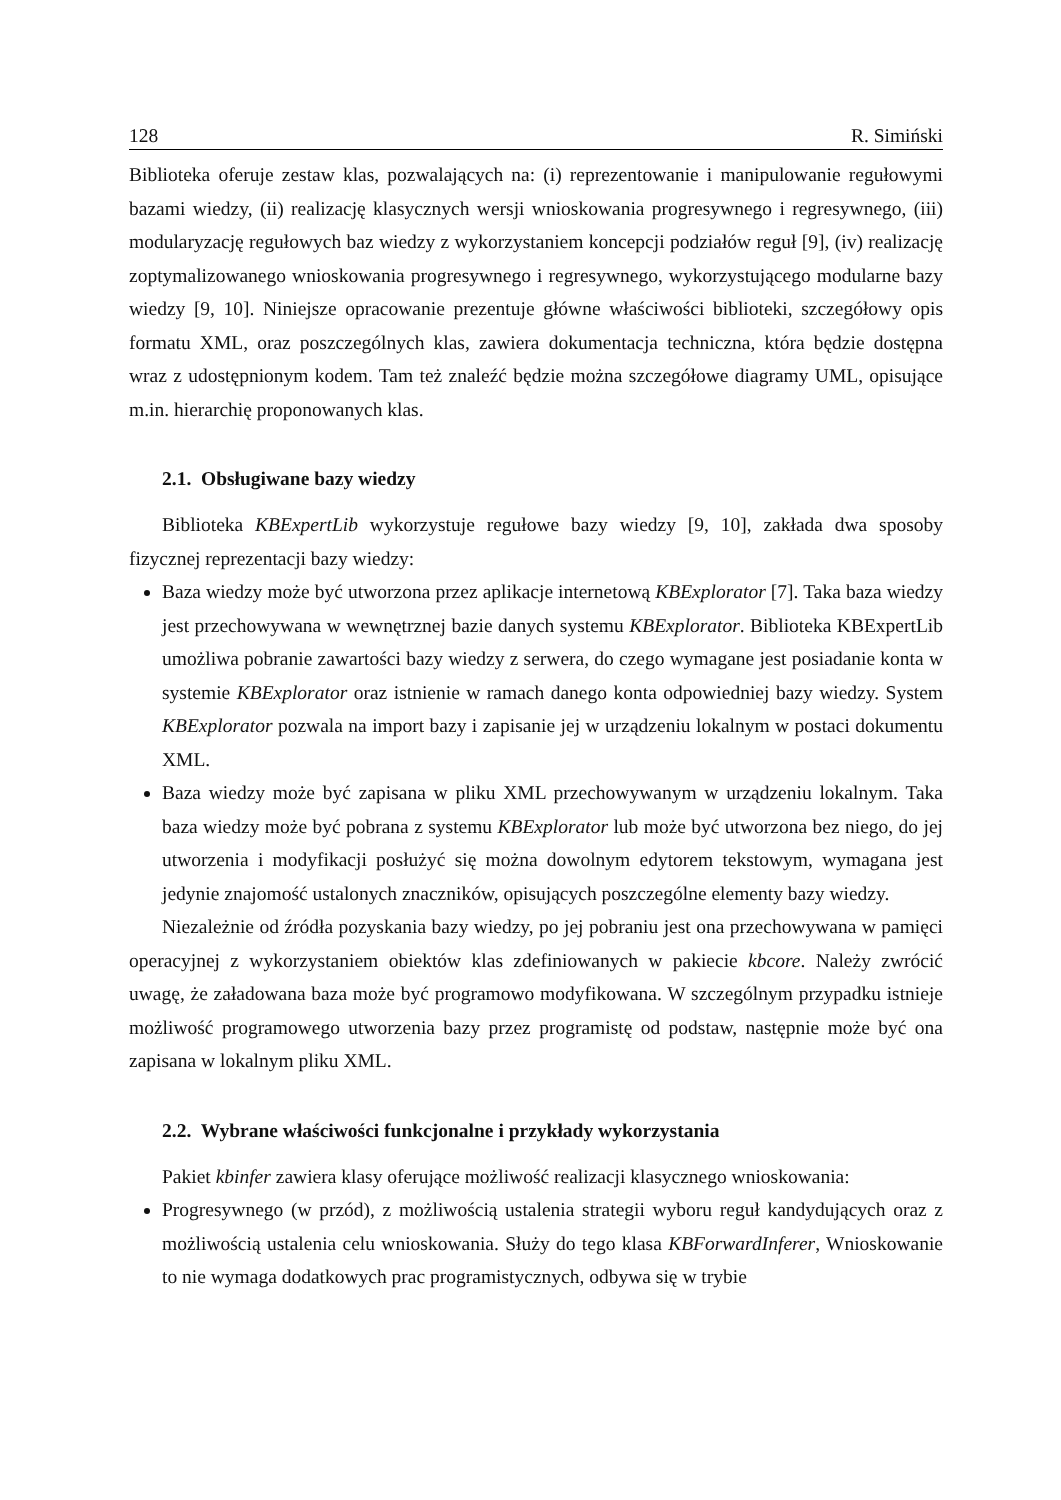128 R. Simiński
Biblioteka oferuje zestaw klas, pozwalających na: (i) reprezentowanie i manipulowanie regułowymi bazami wiedzy, (ii) realizację klasycznych wersji wnioskowania progresywnego i regresywnego, (iii) modularyzację regułowych baz wiedzy z wykorzystaniem koncepcji podziałów reguł [9], (iv) realizację zoptymalizowanego wnioskowania progresywnego i regresywnego, wykorzystującego modularne bazy wiedzy [9, 10]. Niniejsze opracowanie prezentuje główne właściwości biblioteki, szczegółowy opis formatu XML, oraz poszczególnych klas, zawiera dokumentacja techniczna, która będzie dostępna wraz z udostępnionym kodem. Tam też znaleźć będzie można szczegółowe diagramy UML, opisujące m.in. hierarchię proponowanych klas.
2.1. Obsługiwane bazy wiedzy
Biblioteka KBExpertLib wykorzystuje regułowe bazy wiedzy [9, 10], zakłada dwa sposoby fizycznej reprezentacji bazy wiedzy:
Baza wiedzy może być utworzona przez aplikacje internetową KBExplorator [7]. Taka baza wiedzy jest przechowywana w wewnętrznej bazie danych systemu KBExplorator. Biblioteka KBExpertLib umożliwa pobranie zawartości bazy wiedzy z serwera, do czego wymagane jest posiadanie konta w systemie KBExplorator oraz istnienie w ramach danego konta odpowiedniej bazy wiedzy. System KBExplorator pozwala na import bazy i zapisanie jej w urządzeniu lokalnym w postaci dokumentu XML.
Baza wiedzy może być zapisana w pliku XML przechowywanym w urządzeniu lokalnym. Taka baza wiedzy może być pobrana z systemu KBExplorator lub może być utworzona bez niego, do jej utworzenia i modyfikacji posłużyć się można dowolnym edytorem tekstowym, wymagana jest jedynie znajomość ustalonych znaczników, opisujących poszczególne elementy bazy wiedzy.
Niezależnie od źródła pozyskania bazy wiedzy, po jej pobraniu jest ona przechowywana w pamięci operacyjnej z wykorzystaniem obiektów klas zdefiniowanych w pakiecie kbcore. Należy zwrócić uwagę, że załadowana baza może być programowo modyfikowana. W szczególnym przypadku istnieje możliwość programowego utworzenia bazy przez programistę od podstaw, następnie może być ona zapisana w lokalnym pliku XML.
2.2. Wybrane właściwości funkcjonalne i przykłady wykorzystania
Pakiet kbinfer zawiera klasy oferujące możliwość realizacji klasycznego wnioskowania:
Progresywnego (w przód), z możliwością ustalenia strategii wyboru reguł kandydujących oraz z możliwością ustalenia celu wnioskowania. Służy do tego klasa KBForwardInferer, Wnioskowanie to nie wymaga dodatkowych prac programistycznych, odbywa się w trybie